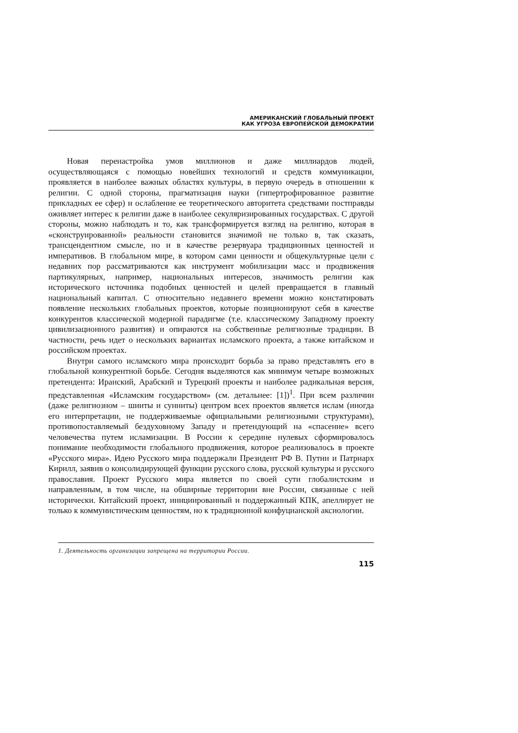АМЕРИКАНСКИЙ ГЛОБАЛЬНЫЙ ПРОЕКТ
КАК УГРОЗА ЕВРОПЕЙСКОЙ ДЕМОКРАТИИ
Новая перенастройка умов миллионов и даже миллиардов людей, осуществляющаяся с помощью новейших технологий и средств коммуникации, проявляется в наиболее важных областях культуры, в первую очередь в отношении к религии. С одной стороны, прагматизация науки (гипертрофированное развитие прикладных ее сфер) и ослабление ее теоретического авторитета средствами постправды оживляет интерес к религии даже в наиболее секуляризированных государствах. С другой стороны, можно наблюдать и то, как трансформируется взгляд на религию, которая в «сконструированной» реальности становится значимой не только в, так сказать, трансцендентном смысле, но и в качестве резервуара традиционных ценностей и императивов. В глобальном мире, в котором сами ценности и общекультурные цели с недавних пор рассматриваются как инструмент мобилизации масс и продвижения партикулярных, например, национальных интересов, значимость религии как исторического источника подобных ценностей и целей превращается в главный национальный капитал. С относительно недавнего времени можно констатировать появление нескольких глобальных проектов, которые позиционируют себя в качестве конкурентов классической модерной парадигме (т.е. классическому Западному проекту цивилизационного развития) и опираются на собственные религиозные традиции. В частности, речь идет о нескольких вариантах исламского проекта, а также китайском и российском проектах.
Внутри самого исламского мира происходит борьба за право представлять его в глобальной конкурентной борьбе. Сегодня выделяются как минимум четыре возможных претендента: Иранский, Арабский и Турецкий проекты и наиболее радикальная версия, представленная «Исламским государством» (см. детальнее: [1])<sup>1</sup>. При всем различии (даже религиозном – шииты и сунниты) центром всех проектов является ислам (иногда его интерпретации, не поддерживаемые официальными религиозными структурами), противопоставляемый бездуховному Западу и претендующий на «спасение» всего человечества путем исламизации. В России к середине нулевых сформировалось понимание необходимости глобального продвижения, которое реализовалось в проекте «Русского мира». Идею Русского мира поддержали Президент РФ В. Путин и Патриарх Кирилл, заявив о консолидирующей функции русского слова, русской культуры и русского православия. Проект Русского мира является по своей сути глобалистским и направленным, в том числе, на обширные территории вне России, связанные с ней исторически. Китайский проект, инициированный и поддержанный КПК, апеллирует не только к коммунистическим ценностям, но к традиционной конфуцианской аксиологии.
1. Деятельность организации запрещена на территории России.
115